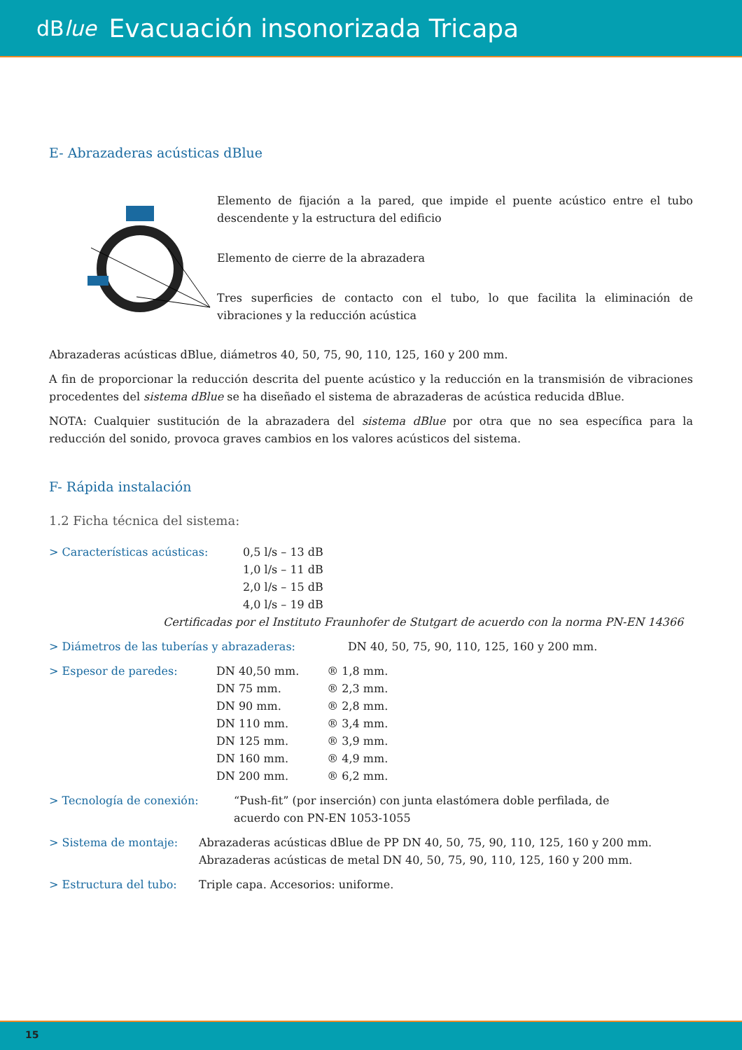dBlue Evacuación insonorizada Tricapa
E- Abrazaderas acústicas dBlue
Elemento de fijación a la pared, que impide el puente acústico entre el tubo descendente y la estructura del edificio
Elemento de cierre de la abrazadera
Tres superficies de contacto con el tubo, lo que facilita la eliminación de vibraciones y la reducción acústica
Abrazaderas acústicas dBlue, diámetros 40, 50, 75, 90, 110, 125, 160 y 200 mm.
A fin de proporcionar la reducción descrita del puente acústico y la reducción en la transmisión de vibraciones procedentes del sistema dBlue se ha diseñado el sistema de abrazaderas de acústica reducida dBlue.
NOTA: Cualquier sustitución de la abrazadera del sistema dBlue por otra que no sea específica para la reducción del sonido, provoca graves cambios en los valores acústicos del sistema.
F- Rápida instalación
1.2 Ficha técnica del sistema:
> Características acústicas: 0,5 l/s – 13 dB
1,0 l/s – 11 dB
2,0 l/s – 15 dB
4,0 l/s – 19 dB
Certificadas por el Instituto Fraunhofer de Stutgart de acuerdo con la norma PN-EN 14366
> Diámetros de las tuberías y abrazaderas: DN 40, 50, 75, 90, 110, 125, 160 y 200 mm.
> Espesor de paredes:
| DN 40,50 mm. | ® 1,8 mm. |
| DN 75 mm. | ® 2,3 mm. |
| DN 90 mm. | ® 2,8 mm. |
| DN 110 mm. | ® 3,4 mm. |
| DN 125 mm. | ® 3,9 mm. |
| DN 160 mm. | ® 4,9 mm. |
| DN 200 mm. | ® 6,2 mm. |
> Tecnología de conexión: “Push-fit” (por inserción) con junta elastómera doble perfilada, de acuerdo con PN-EN 1053-1055
> Sistema de montaje: Abrazaderas acústicas dBlue de PP DN 40, 50, 75, 90, 110, 125, 160 y 200 mm.
Abrazaderas acústicas de metal DN 40, 50, 75, 90, 110, 125, 160 y 200 mm.
> Estructura del tubo: Triple capa. Accesorios: uniforme.
15